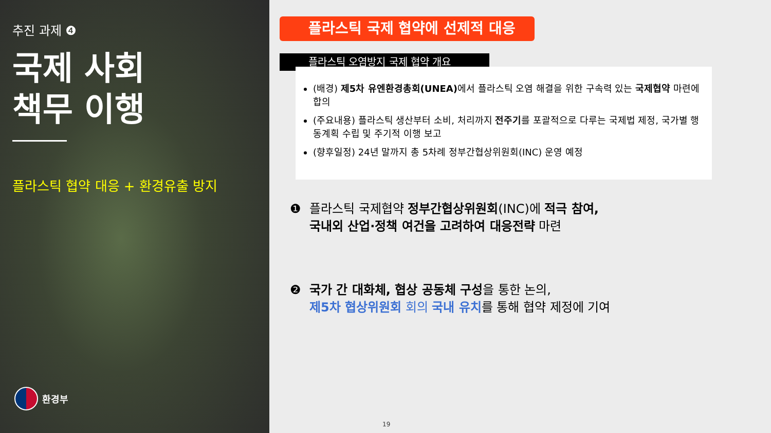추진 과제 ❹
국제 사회
책무 이행
플라스틱 협약 대응 + 환경유출 방지
환경부
플라스틱 국제 협약에 선제적 대응
플라스틱 오염방지 국제 협약 개요
(배경) 제5차 유엔환경총회(UNEA) 에서 플라스틱 오염 해결을 위한 구속력 있는 국제협약 마련에 합의
(주요내용) 플라스틱 생산부터 소비, 처리까지 전주기를 포괄적으로 다루는 국제법 제정, 국가별 행동계획 수립 및 주기적 이행 보고
(향후일정) 24년 말까지 총 5차례 정부간협상위원회(INC) 운영 예정
❶ 플라스틱 국제협약 정부간협상위원회(INC)에 적극 참여,
국내외 산업·정책 여건을 고려하여 대응전략 마련
❷ 국가 간 대화체, 협상 공동체 구성을 통한 논의,
제5차 협상위원회 회의 국내 유치를 통해 협약 제정에 기여
19